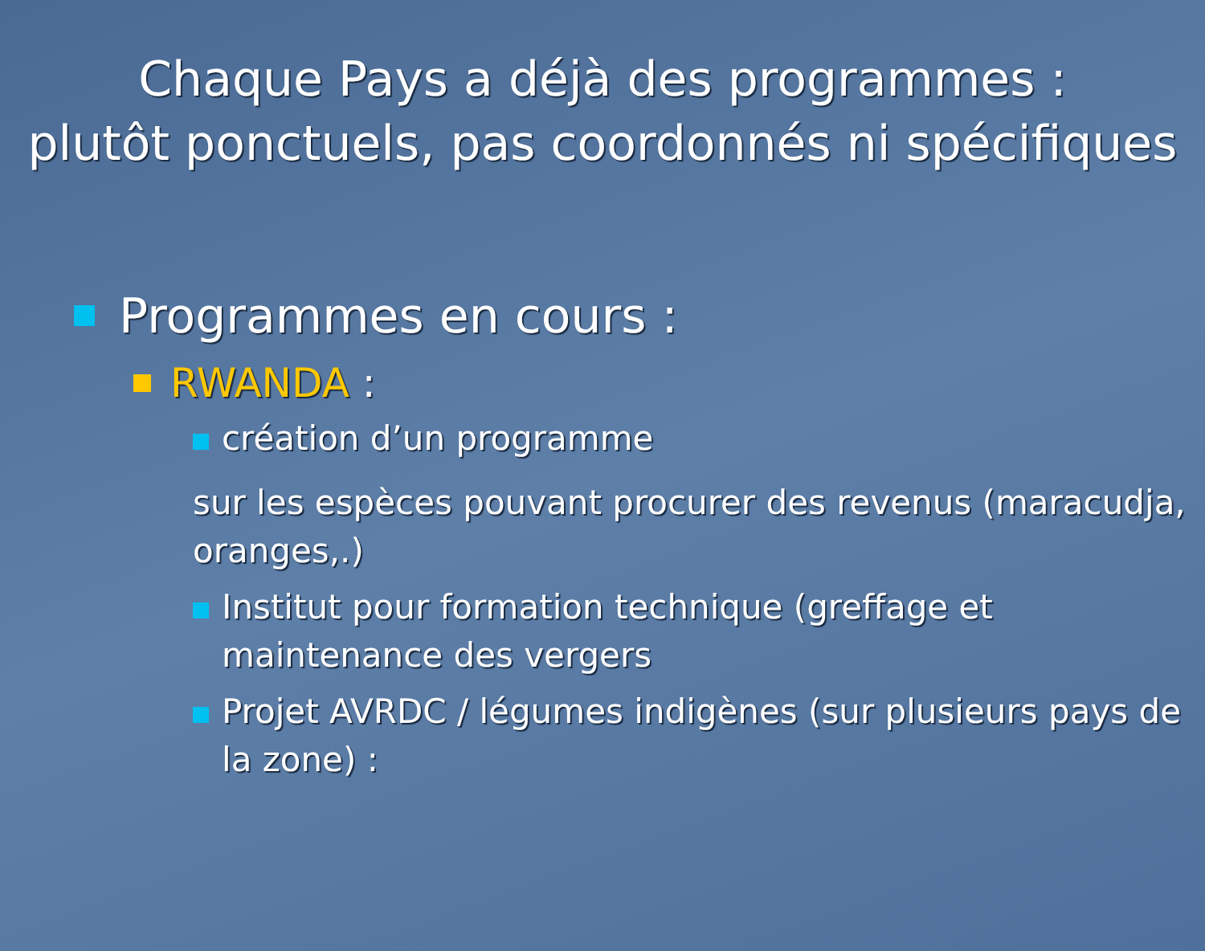Chaque Pays a déjà des programmes :
plutôt ponctuels, pas coordonnés ni spécifiques
Programmes en cours :
RWANDA :
création d’un programme
sur les espèces pouvant procurer des revenus (maracudja, oranges,.)
Institut pour formation technique (greffage et maintenance des vergers
Projet AVRDC / légumes indigènes (sur plusieurs pays de la zone) :